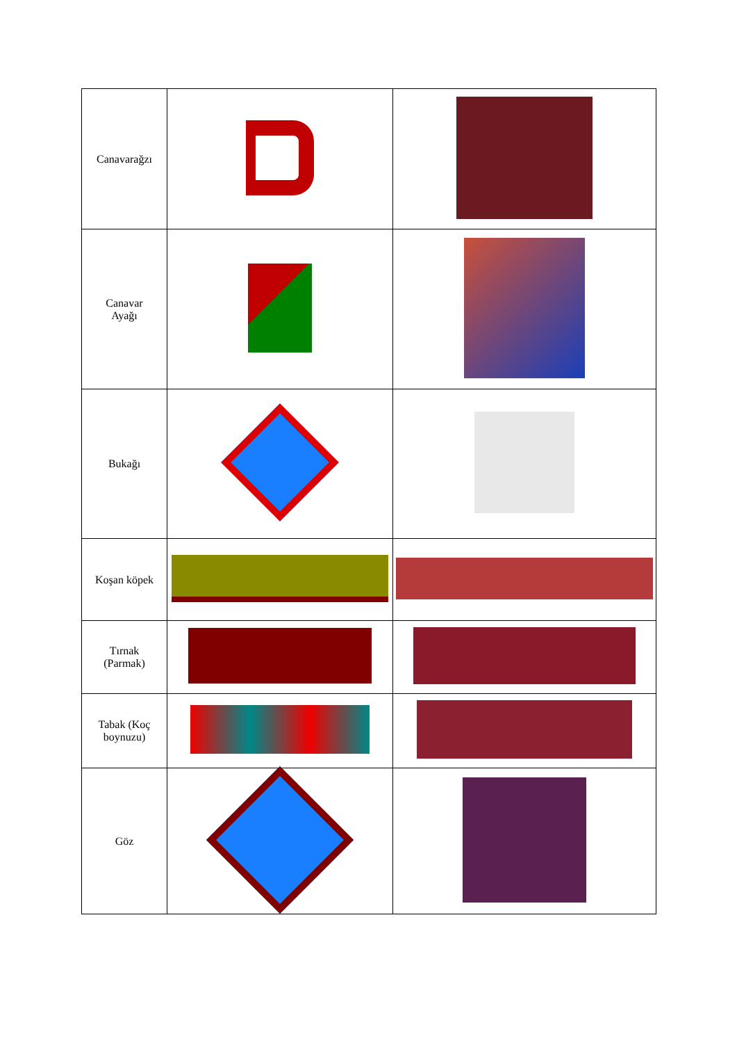| Canavarağzı | | |
| Canavar Ayağı | | |
| Bukağı | | |
| Koşan köpek | | |
| Tırnak (Parmak) | | |
| Tabak (Koç boynuzu) | | |
| Göz | | |